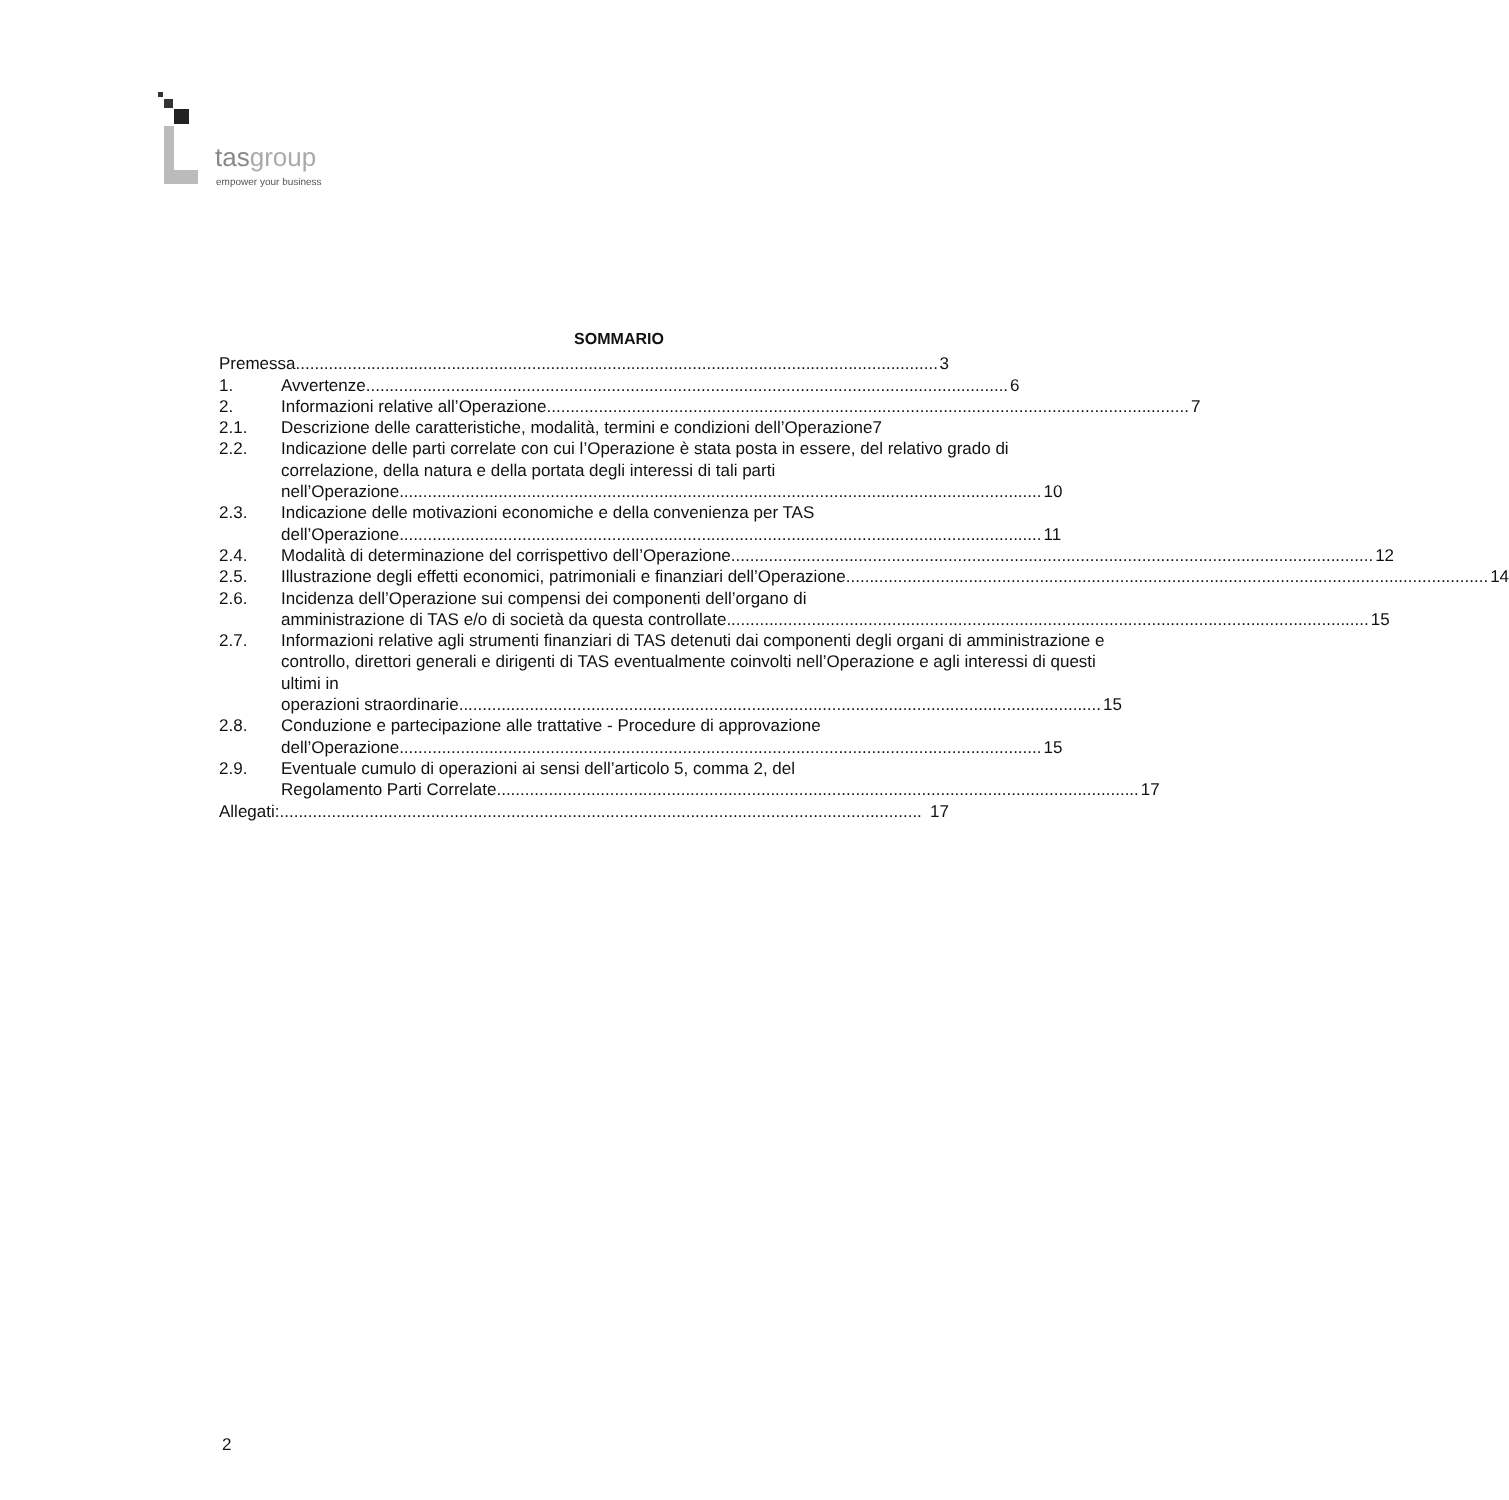tasgroup
empower your business
SOMMARIO
Premessa........................................................................................................................................ 3
1. Avvertenze........................................................................................................................................ 6
2. Informazioni relative all’Operazione........................................................................................................................................ 7
2.1. Descrizione delle caratteristiche, modalità, termini e condizioni dell’Operazione7
2.2. Indicazione delle parti correlate con cui l’Operazione è stata posta in essere, del relativo grado di correlazione, della natura e della portata degli interessi di tali parti
nell’Operazione........................................................................................................................................ 10
2.3. Indicazione delle motivazioni economiche e della convenienza per TAS
dell’Operazione........................................................................................................................................ 11
2.4. Modalità di determinazione del corrispettivo dell’Operazione........................................................................................................................................ 12
2.5. Illustrazione degli effetti economici, patrimoniali e finanziari dell’Operazione........................................................................................................................................ 14
2.6. Incidenza dell’Operazione sui compensi dei componenti dell’organo di
amministrazione di TAS e/o di società da questa controllate........................................................................................................................................ 15
2.7. Informazioni relative agli strumenti finanziari di TAS detenuti dai componenti degli organi di amministrazione e controllo, direttori generali e dirigenti di TAS eventualmente coinvolti nell’Operazione e agli interessi di questi ultimi in
operazioni straordinarie........................................................................................................................................ 15
2.8. Conduzione e partecipazione alle trattative - Procedure di approvazione
dell’Operazione........................................................................................................................................ 15
2.9. Eventuale cumulo di operazioni ai sensi dell’articolo 5, comma 2, del
Regolamento Parti Correlate........................................................................................................................................ 17
Allegati:........................................................................................................................................ 17
2